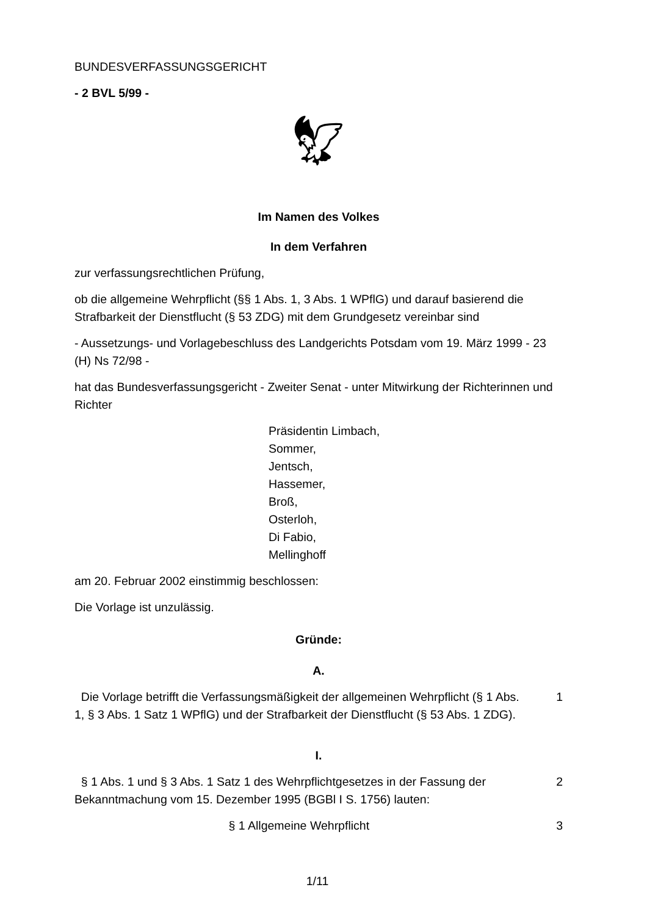BUNDESVERFASSUNGSGERICHT
- 2 BVL 5/99 -
🦅︎
Im Namen des Volkes
In dem Verfahren
zur verfassungsrechtlichen Prüfung,
ob die allgemeine Wehrpflicht (§§ 1 Abs. 1, 3 Abs. 1 WPflG) und darauf basierend die Strafbarkeit der Dienstflucht (§ 53 ZDG) mit dem Grundgesetz vereinbar sind
- Aussetzungs- und Vorlagebeschluss des Landgerichts Potsdam vom 19. März 1999 - 23 (H) Ns 72/98 -
hat das Bundesverfassungsgericht - Zweiter Senat - unter Mitwirkung der Richterinnen und Richter
Präsidentin Limbach,
Sommer,
Jentsch,
Hassemer,
Broß,
Osterloh,
Di Fabio,
Mellinghoff
am 20. Februar 2002 einstimmig beschlossen:
Die Vorlage ist unzulässig.
Gründe:
A.
Die Vorlage betrifft die Verfassungsmäßigkeit der allgemeinen Wehrpflicht (§ 1 Abs. 1, § 3 Abs. 1 Satz 1 WPflG) und der Strafbarkeit der Dienstflucht (§ 53 Abs. 1 ZDG).
1
I.
§ 1 Abs. 1 und § 3 Abs. 1 Satz 1 des Wehrpflichtgesetzes in der Fassung der Bekanntmachung vom 15. Dezember 1995 (BGBl I S. 1756) lauten:
2
§ 1 Allgemeine Wehrpflicht 3
1/11